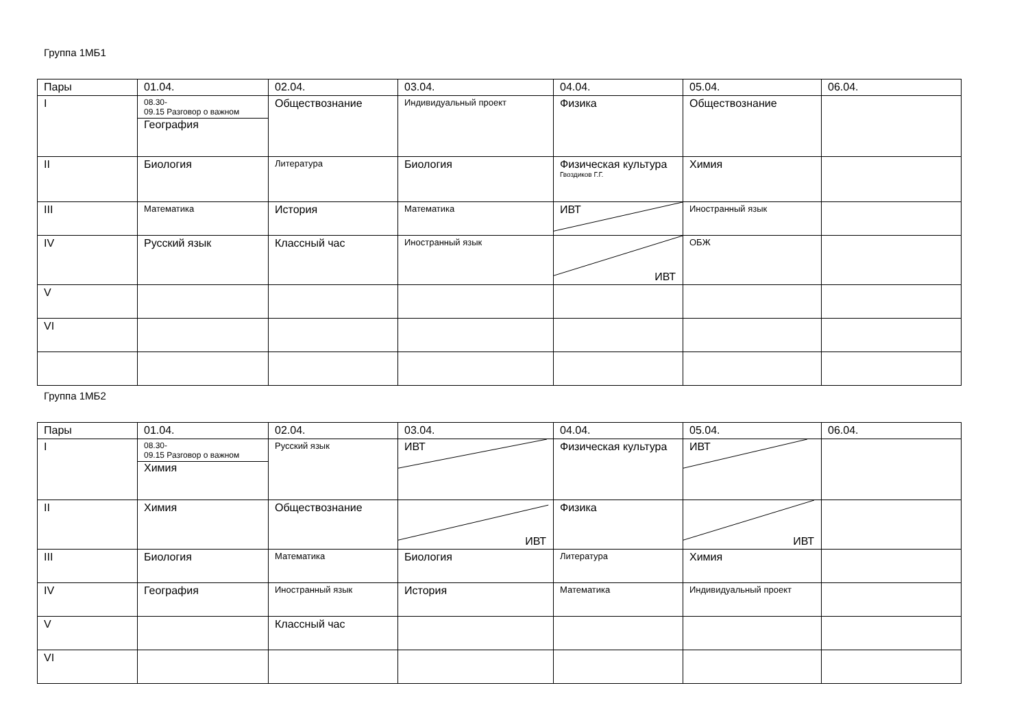Группа 1МБ1
| Пары | 01.04. | 02.04. | 03.04. | 04.04. | 05.04. | 06.04. |
| I | 08.30- 09.15 Разговор о важном География | Обществознание | Индивидуальный проект | Физика | Обществознание | |
| II | Биология | Литература | Биология | Физическая культура Гвоздиков Г.Г. | Химия | |
| III | Математика | История | Математика | ИВТ | Иностранный язык | |
| IV | Русский язык | Классный час | Иностранный язык | ИВТ | ОБЖ | |
| V | | | | | | |
| VI | | | | | | |
Группа 1МБ2
| Пары | 01.04. | 02.04. | 03.04. | 04.04. | 05.04. | 06.04. |
| I | 08.30- 09.15 Разговор о важном Химия | Русский язык | ИВТ | Физическая культура | ИВТ | |
| II | Химия | Обществознание | ИВТ | Физика | ИВТ | |
| III | Биология | Математика | Биология | Литература | Химия | |
| IV | География | Иностранный язык | История | Математика | Индивидуальный проект | |
| V | | Классный час | | | | |
| VI | | | | | | |